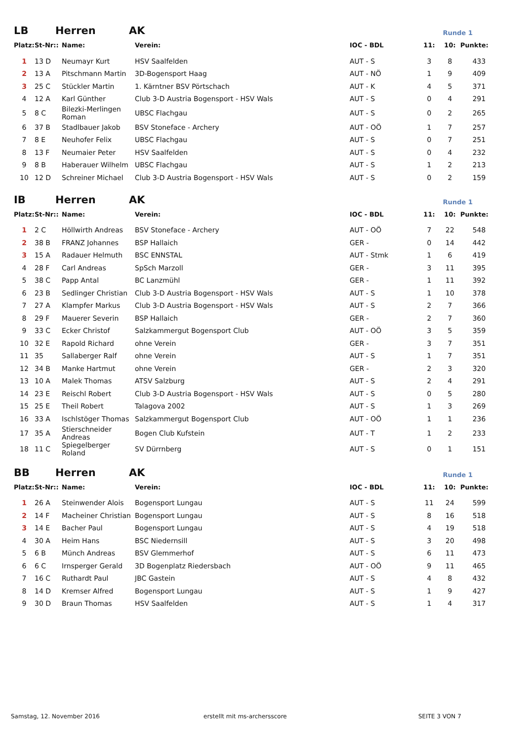LB Herren AK Runde 1
| Platz: | St-Nr:: | Name: | Verein: | IOC - BDL | 11: | 10: | Punkte: |
| --- | --- | --- | --- | --- | --- | --- | --- |
| 1 | 13 D | Neumayr Kurt | HSV Saalfelden | AUT - S | 3 | 8 | 433 |
| 2 | 13 A | Pitschmann Martin | 3D-Bogensport Haag | AUT - NÖ | 1 | 9 | 409 |
| 3 | 25 C | Stückler Martin | 1. Kärntner BSV Pörtschach | AUT - K | 4 | 5 | 371 |
| 4 | 12 A | Karl Günther | Club 3-D Austria Bogensport - HSV Wals | AUT - S | 0 | 4 | 291 |
| 5 | 8 C | Bilezki-Merlingen Roman | UBSC Flachgau | AUT - S | 0 | 2 | 265 |
| 6 | 37 B | Stadlbauer Jakob | BSV Stoneface - Archery | AUT - OÖ | 1 | 7 | 257 |
| 7 | 8 E | Neuhofer Felix | UBSC Flachgau | AUT - S | 0 | 7 | 251 |
| 8 | 13 F | Neumaier Peter | HSV Saalfelden | AUT - S | 0 | 4 | 232 |
| 9 | 8 B | Haberauer Wilhelm | UBSC Flachgau | AUT - S | 1 | 2 | 213 |
| 10 | 12 D | Schreiner Michael | Club 3-D Austria Bogensport - HSV Wals | AUT - S | 0 | 2 | 159 |
IB Herren AK Runde 1
| Platz: | St-Nr:: | Name: | Verein: | IOC - BDL | 11: | 10: | Punkte: |
| --- | --- | --- | --- | --- | --- | --- | --- |
| 1 | 2 C | Höllwirth Andreas | BSV Stoneface - Archery | AUT - OÖ | 7 | 22 | 548 |
| 2 | 38 B | FRANZ Johannes | BSP Hallaich | GER - | 0 | 14 | 442 |
| 3 | 15 A | Radauer Helmuth | BSC ENNSTAL | AUT - Stmk | 1 | 6 | 419 |
| 4 | 28 F | Carl Andreas | SpSch Marzoll | GER - | 3 | 11 | 395 |
| 5 | 38 C | Papp Antal | BC Lanzmühl | GER - | 1 | 11 | 392 |
| 6 | 23 B | Sedlinger Christian | Club 3-D Austria Bogensport - HSV Wals | AUT - S | 1 | 10 | 378 |
| 7 | 27 A | Klampfer Markus | Club 3-D Austria Bogensport - HSV Wals | AUT - S | 2 | 7 | 366 |
| 8 | 29 F | Mauerer Severin | BSP Hallaich | GER - | 2 | 7 | 360 |
| 9 | 33 C | Ecker Christof | Salzkammergut Bogensport Club | AUT - OÖ | 3 | 5 | 359 |
| 10 | 32 E | Rapold Richard | ohne Verein | GER - | 3 | 7 | 351 |
| 11 | 35 | Sallaberger Ralf | ohne Verein | AUT - S | 1 | 7 | 351 |
| 12 | 34 B | Manke Hartmut | ohne Verein | GER - | 2 | 3 | 320 |
| 13 | 10 A | Malek Thomas | ATSV Salzburg | AUT - S | 2 | 4 | 291 |
| 14 | 23 E | Reischl Robert | Club 3-D Austria Bogensport - HSV Wals | AUT - S | 0 | 5 | 280 |
| 15 | 25 E | Theil Robert | Talagova 2002 | AUT - S | 1 | 3 | 269 |
| 16 | 33 A | Ischlstöger Thomas | Salzkammergut Bogensport Club | AUT - OÖ | 1 | 1 | 236 |
| 17 | 35 A | Stierschneider Andreas | Bogen Club Kufstein | AUT - T | 1 | 2 | 233 |
| 18 | 11 C | Spiegelberger Roland | SV Dürrnberg | AUT - S | 0 | 1 | 151 |
BB Herren AK Runde 1
| Platz: | St-Nr:: | Name: | Verein: | IOC - BDL | 11: | 10: | Punkte: |
| --- | --- | --- | --- | --- | --- | --- | --- |
| 1 | 26 A | Steinwender Alois | Bogensport Lungau | AUT - S | 11 | 24 | 599 |
| 2 | 14 F | Macheiner Christian | Bogensport Lungau | AUT - S | 8 | 16 | 518 |
| 3 | 14 E | Bacher Paul | Bogensport Lungau | AUT - S | 4 | 19 | 518 |
| 4 | 30 A | Heim Hans | BSC Niedernsill | AUT - S | 3 | 20 | 498 |
| 5 | 6 B | Münch Andreas | BSV Glemmerhof | AUT - S | 6 | 11 | 473 |
| 6 | 6 C | Irnsperger Gerald | 3D Bogenplatz Riedersbach | AUT - OÖ | 9 | 11 | 465 |
| 7 | 16 C | Ruthardt Paul | JBC Gastein | AUT - S | 4 | 8 | 432 |
| 8 | 14 D | Kremser Alfred | Bogensport Lungau | AUT - S | 1 | 9 | 427 |
| 9 | 30 D | Braun Thomas | HSV Saalfelden | AUT - S | 1 | 4 | 317 |
Samstag, 12. November 2016 erstellt mit ms-archersscore SEITE 3 VON 7